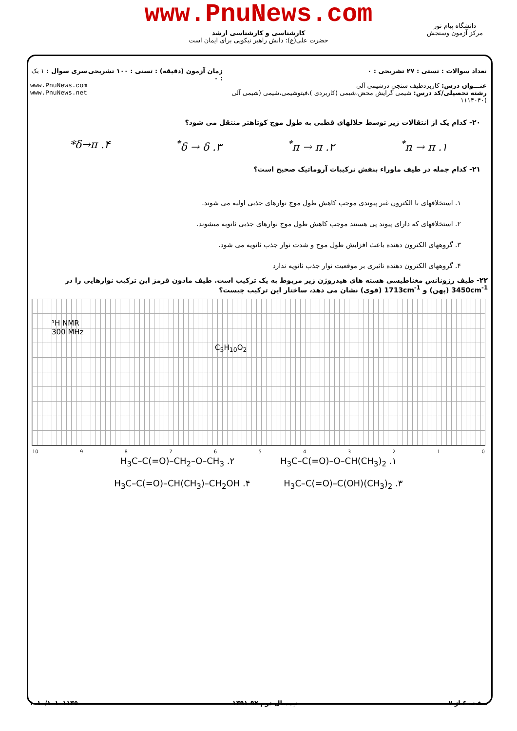www.PnuNews.com
کارشناسی و کارشناسی ارشد
حضرت علی(ع): دانش راهبر نیکویی برای ایمان است
دانشگاه پیام نور
مرکز آزمون وسنجش
تعداد سوالات : تستی : ۲۷ تشریحی : ۰
عنـــوان درس: کاربردطیف سنجی درشیمی آلی
رشته تحصیلی/کد درس: شیمی گرایش محض،شیمی (کاربردی )،فیتوشیمی،شیمی (شیمی آلی )۱۱۱۴۰۴۰
زمان آزمون (دقیقه) : تستی : ۱۰۰ تشریحی : ۰
سری سوال : ۱ یک
www.PnuNews.com
www.PnuNews.net
۲۰- کدام یک از انتقالات زیر توسط حلالهای قطبی به طول موج کوتاهتر منتقل می شود؟
۱. n → π<sup>*</sup> ۲. π → π<sup>*</sup> ۳. δ → δ<sup>*</sup> ۴. δ→π*
۲۱- کدام جمله در طیف ماوراء بنفش ترکیبات آروماتیک صحیح است؟
۱. استخلافهای با الکترون غیر پیوندی موجب کاهش طول موج نوارهای جذبی اولیه می شوند.
۲. استخلافهای که دارای پیوند پی هستند موجب کاهش طول موج نوارهای جذبی ثانویه میشوند.
۳. گروههای الکترون دهنده باعث افزایش طول موج و شدت نوار جذب ثانویه می شود.
۴. گروههای الکترون دهنده تاثیری بر موقعیت نوار جذب ثانویه ندارد
۲۲- طیف رزونانس مغناطیسی هسته های هیدروژن زیر مربوط به یک ترکیب است. طیف مادون قرمز این ترکیب نوارهایی را در 3450cm<sup>-1</sup> (پهن) و 1713cm<sup>-1</sup> (قوی) نشان می دهد، ساختار این ترکیب چیست؟
¹H NMR
300 MHz
C<sub>5</sub>H<sub>10</sub>O<sub>2</sub>
10 9876543210
۱. H<sub>3</sub>C–C(=O)–O–CH(CH<sub>3</sub>)<sub>2</sub> ۲. H<sub>3</sub>C–C(=O)–CH<sub>2</sub>–O–CH<sub>3</sub>
۳. H<sub>3</sub>C–C(=O)–C(OH)(CH<sub>3</sub>)<sub>2</sub> ۴. H<sub>3</sub>C–C(=O)–CH(CH<sub>3</sub>)–CH<sub>2</sub>OH
صفحه ۶ از ۷ نیمسال دوم ۹۲-۱۳۹۱ ۱۰۱۰/۱۰۱۰۱۱۳۵۰